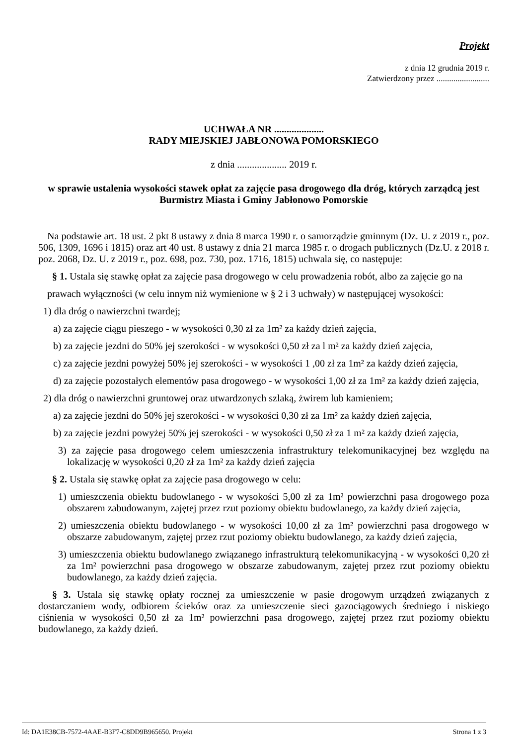Projekt
z dnia 12 grudnia 2019 r.
Zatwierdzony przez .........................
UCHWAŁA NR ....................
RADY MIEJSKIEJ JABŁONOWA POMORSKIEGO
z dnia .................... 2019 r.
w sprawie ustalenia wysokości stawek opłat za zajęcie pasa drogowego dla dróg, których zarządcą jest Burmistrz Miasta i Gminy Jabłonowo Pomorskie
Na podstawie art. 18 ust. 2 pkt 8 ustawy z dnia 8 marca 1990 r. o samorządzie gminnym (Dz. U. z 2019 r., poz. 506, 1309, 1696 i 1815) oraz art 40 ust. 8 ustawy z dnia 21 marca 1985 r. o drogach publicznych (Dz.U. z 2018 r. poz. 2068, Dz. U. z 2019 r., poz. 698, poz. 730, poz. 1716, 1815) uchwala się, co następuje:
§ 1. Ustala się stawkę opłat za zajęcie pasa drogowego w celu prowadzenia robót, albo za zajęcie go na
prawach wyłączności (w celu innym niż wymienione w § 2 i 3 uchwały) w następującej wysokości:
1) dla dróg o nawierzchni twardej;
a) za zajęcie ciągu pieszego - w wysokości 0,30 zł za 1m² za każdy dzień zajęcia,
b) za zajęcie jezdni do 50% jej szerokości - w wysokości 0,50 zł za l m² za każdy dzień zajęcia,
c) za zajęcie jezdni powyżej 50% jej szerokości - w wysokości 1 ,00 zł za 1m² za każdy dzień zajęcia,
d) za zajęcie pozostałych elementów pasa drogowego - w wysokości 1,00 zł za 1m² za każdy dzień zajęcia,
2) dla dróg o nawierzchni gruntowej oraz utwardzonych szlaką, żwirem lub kamieniem;
a) za zajęcie jezdni do 50% jej szerokości - w wysokości 0,30 zł za 1m² za każdy dzień zajęcia,
b) za zajęcie jezdni powyżej 50% jej szerokości - w wysokości 0,50 zł za 1 m² za każdy dzień zajęcia,
3) za zajęcie pasa drogowego celem umieszczenia infrastruktury telekomunikacyjnej bez względu na lokalizację w wysokości 0,20 zł za 1m² za każdy dzień zajęcia
§ 2. Ustala się stawkę opłat za zajęcie pasa drogowego w celu:
1) umieszczenia obiektu budowlanego - w wysokości 5,00 zł za 1m² powierzchni pasa drogowego poza obszarem zabudowanym, zajętej przez rzut poziomy obiektu budowlanego, za każdy dzień zajęcia,
2) umieszczenia obiektu budowlanego - w wysokości 10,00 zł za 1m² powierzchni pasa drogowego w obszarze zabudowanym, zajętej przez rzut poziomy obiektu budowlanego, za każdy dzień zajęcia,
3) umieszczenia obiektu budowlanego związanego infrastrukturą telekomunikacyjną - w wysokości 0,20 zł za 1m² powierzchni pasa drogowego w obszarze zabudowanym, zajętej przez rzut poziomy obiektu budowlanego, za każdy dzień zajęcia.
§ 3. Ustala się stawkę opłaty rocznej za umieszczenie w pasie drogowym urządzeń związanych z dostarczaniem wody, odbiorem ścieków oraz za umieszczenie sieci gazociągowych średniego i niskiego ciśnienia w wysokości 0,50 zł za 1m² powierzchni pasa drogowego, zajętej przez rzut poziomy obiektu budowlanego, za każdy dzień.
Id: DA1E38CB-7572-4AAE-B3F7-C8DD9B965650. Projekt Strona 1 z 3